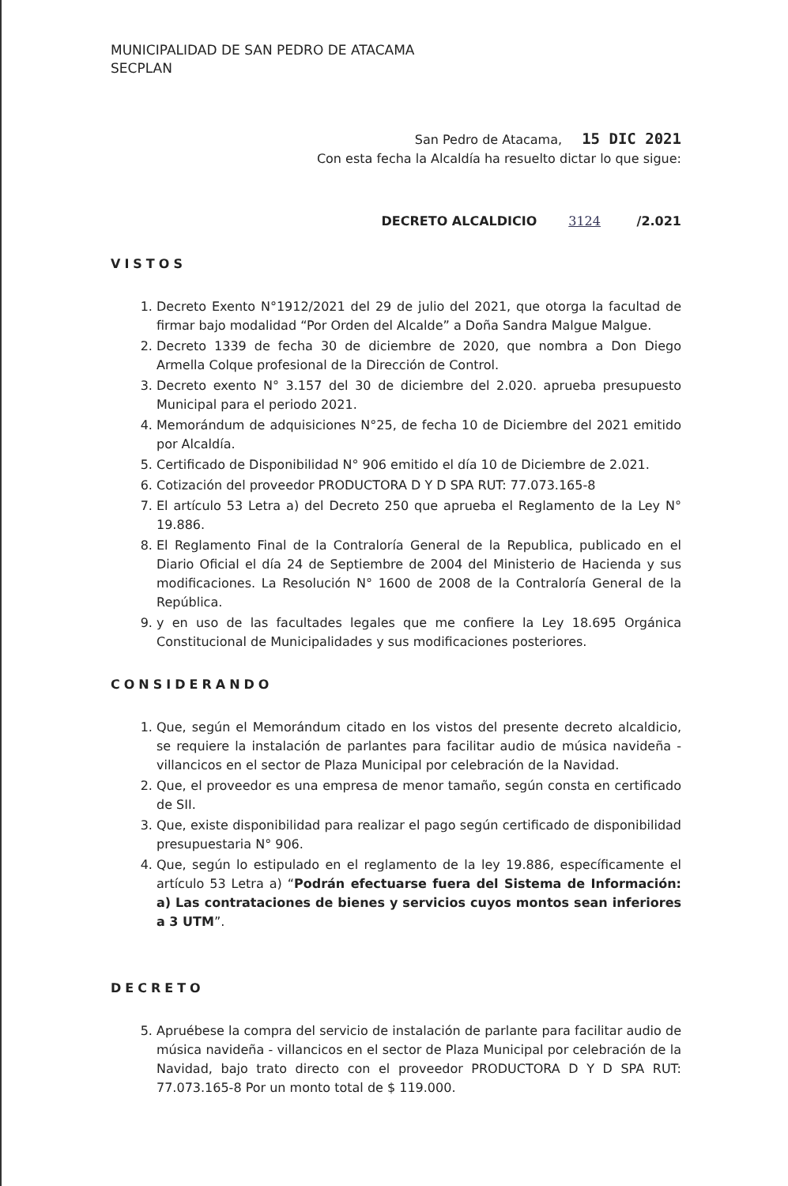MUNICIPALIDAD DE SAN PEDRO DE ATACAMA
SECPLAN
San Pedro de Atacama, 15 DIC 2021
Con esta fecha la Alcaldía ha resuelto dictar lo que sigue:
DECRETO ALCALDICIO 3124 /2.021
VISTOS
1. Decreto Exento N°1912/2021 del 29 de julio del 2021, que otorga la facultad de firmar bajo modalidad “Por Orden del Alcalde” a Doña Sandra Malgue Malgue.
2. Decreto 1339 de fecha 30 de diciembre de 2020, que nombra a Don Diego Armella Colque profesional de la Dirección de Control.
3. Decreto exento N° 3.157 del 30 de diciembre del 2.020. aprueba presupuesto Municipal para el periodo 2021.
4. Memorándum de adquisiciones N°25, de fecha 10 de Diciembre del 2021 emitido por Alcaldía.
5. Certificado de Disponibilidad N° 906 emitido el día 10 de Diciembre de 2.021.
6. Cotización del proveedor PRODUCTORA D Y D SPA RUT: 77.073.165-8
7. El artículo 53 Letra a) del Decreto 250 que aprueba el Reglamento de la Ley N° 19.886.
8. El Reglamento Final de la Contraloría General de la Republica, publicado en el Diario Oficial el día 24 de Septiembre de 2004 del Ministerio de Hacienda y sus modificaciones. La Resolución N° 1600 de 2008 de la Contraloría General de la República.
9. y en uso de las facultades legales que me confiere la Ley 18.695 Orgánica Constitucional de Municipalidades y sus modificaciones posteriores.
CONSIDERANDO
1. Que, según el Memorándum citado en los vistos del presente decreto alcaldicio, se requiere la instalación de parlantes para facilitar audio de música navideña - villancicos en el sector de Plaza Municipal por celebración de la Navidad.
2. Que, el proveedor es una empresa de menor tamaño, según consta en certificado de SII.
3. Que, existe disponibilidad para realizar el pago según certificado de disponibilidad presupuestaria N° 906.
4. Que, según lo estipulado en el reglamento de la ley 19.886, específicamente el artículo 53 Letra a) “Podrán efectuarse fuera del Sistema de Información: a) Las contrataciones de bienes y servicios cuyos montos sean inferiores a 3 UTM”.
DECRETO
5. Apruébese la compra del servicio de instalación de parlante para facilitar audio de música navideña - villancicos en el sector de Plaza Municipal por celebración de la Navidad, bajo trato directo con el proveedor PRODUCTORA D Y D SPA RUT: 77.073.165-8 Por un monto total de $ 119.000.